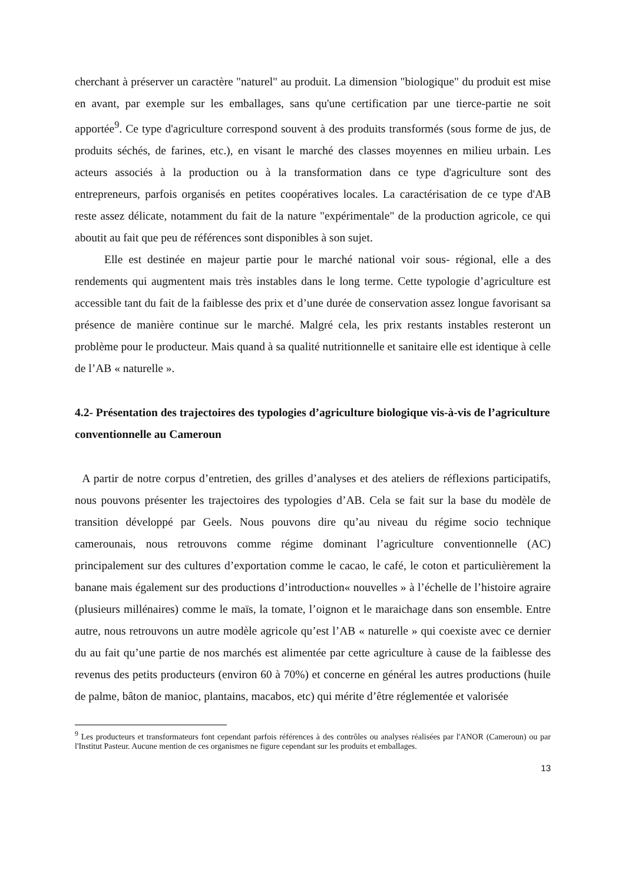cherchant à préserver un caractère "naturel" au produit. La dimension "biologique" du produit est mise en avant, par exemple sur les emballages, sans qu'une certification par une tierce-partie ne soit apportée<sup>9</sup>. Ce type d'agriculture correspond souvent à des produits transformés (sous forme de jus, de produits séchés, de farines, etc.), en visant le marché des classes moyennes en milieu urbain. Les acteurs associés à la production ou à la transformation dans ce type d'agriculture sont des entrepreneurs, parfois organisés en petites coopératives locales. La caractérisation de ce type d'AB reste assez délicate, notamment du fait de la nature "expérimentale" de la production agricole, ce qui aboutit au fait que peu de références sont disponibles à son sujet.
Elle est destinée en majeur partie pour le marché national voir sous- régional, elle a des rendements qui augmentent mais très instables dans le long terme. Cette typologie d’agriculture est accessible tant du fait de la faiblesse des prix et d’une durée de conservation assez longue favorisant sa présence de manière continue sur le marché. Malgré cela, les prix restants instables resteront un problème pour le producteur. Mais quand à sa qualité nutritionnelle et sanitaire elle est identique à celle de l’AB « naturelle ».
4.2- Présentation des trajectoires des typologies d’agriculture biologique vis-à-vis de l’agriculture conventionnelle au Cameroun
A partir de notre corpus d’entretien, des grilles d’analyses et des ateliers de réflexions participatifs, nous pouvons présenter les trajectoires des typologies d’AB. Cela se fait sur la base du modèle de transition développé par Geels. Nous pouvons dire qu’au niveau du régime socio technique camerounais, nous retrouvons comme régime dominant l’agriculture conventionnelle (AC) principalement sur des cultures d’exportation comme le cacao, le café, le coton et particulièrement la banane mais également sur des productions d’introduction« nouvelles » à l’échelle de l’histoire agraire (plusieurs millénaires) comme le maïs, la tomate, l’oignon et le maraichage dans son ensemble. Entre autre, nous retrouvons un autre modèle agricole qu’est l’AB « naturelle » qui coexiste avec ce dernier du au fait qu’une partie de nos marchés est alimentée par cette agriculture à cause de la faiblesse des revenus des petits producteurs (environ 60 à 70%) et concerne en général les autres productions (huile de palme, bâton de manioc, plantains, macabos, etc) qui mérite d’être réglementée et valorisée
<sup>9</sup> Les producteurs et transformateurs font cependant parfois références à des contrôles ou analyses réalisées par l'ANOR (Cameroun) ou par l'Institut Pasteur. Aucune mention de ces organismes ne figure cependant sur les produits et emballages.
13